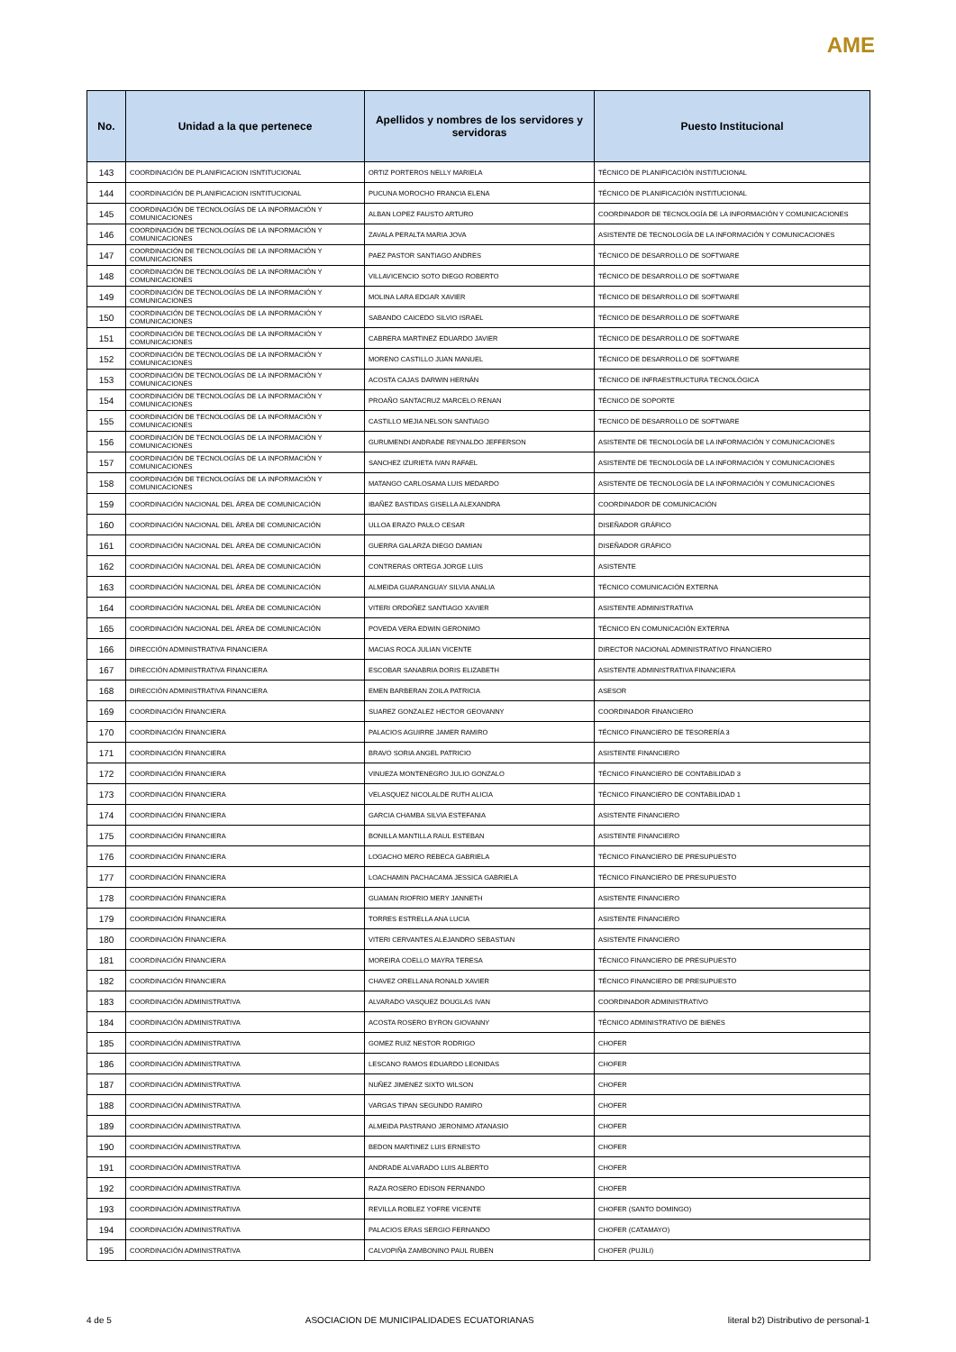AME
| No. | Unidad a la que pertenece | Apellidos y nombres de los servidores y servidoras | Puesto Institucional |
| --- | --- | --- | --- |
| 143 | COORDINACIÓN DE PLANIFICACION ISNTITUCIONAL | ORTIZ PORTEROS NELLY MARIELA | TÉCNICO DE PLANIFICACIÓN INSTITUCIONAL |
| 144 | COORDINACIÓN DE PLANIFICACION ISNTITUCIONAL | PUCUNA MOROCHO FRANCIA ELENA | TÉCNICO DE PLANIFICACIÓN INSTITUCIONAL |
| 145 | COORDINACIÓN DE TECNOLOGÍAS DE LA INFORMACIÓN Y COMUNICACIONES | ALBAN LOPEZ FAUSTO ARTURO | COORDINADOR DE TECNOLOGÍA DE LA INFORMACIÓN Y COMUNICACIONES |
| 146 | COORDINACIÓN DE TECNOLOGÍAS DE LA INFORMACIÓN Y COMUNICACIONES | ZAVALA PERALTA MARIA JOVA | ASISTENTE DE TECNOLOGÍA DE LA INFORMACIÓN Y COMUNICACIONES |
| 147 | COORDINACIÓN DE TECNOLOGÍAS DE LA INFORMACIÓN Y COMUNICACIONES | PAEZ PASTOR SANTIAGO ANDRES | TÉCNICO DE DESARROLLO DE SOFTWARE |
| 148 | COORDINACIÓN DE TECNOLOGÍAS DE LA INFORMACIÓN Y COMUNICACIONES | VILLAVICENCIO SOTO DIEGO ROBERTO | TÉCNICO DE DESARROLLO DE SOFTWARE |
| 149 | COORDINACIÓN DE TECNOLOGÍAS DE LA INFORMACIÓN Y COMUNICACIONES | MOLINA LARA EDGAR XAVIER | TÉCNICO DE DESARROLLO DE SOFTWARE |
| 150 | COORDINACIÓN DE TECNOLOGÍAS DE LA INFORMACIÓN Y COMUNICACIONES | SABANDO CAICEDO SILVIO ISRAEL | TÉCNICO DE DESARROLLO DE SOFTWARE |
| 151 | COORDINACIÓN DE TECNOLOGÍAS DE LA INFORMACIÓN Y COMUNICACIONES | CABRERA MARTINEZ EDUARDO JAVIER | TÉCNICO DE DESARROLLO DE SOFTWARE |
| 152 | COORDINACIÓN DE TECNOLOGÍAS DE LA INFORMACIÓN Y COMUNICACIONES | MORENO CASTILLO JUAN MANUEL | TÉCNICO DE DESARROLLO DE SOFTWARE |
| 153 | COORDINACIÓN DE TECNOLOGÍAS DE LA INFORMACIÓN Y COMUNICACIONES | ACOSTA CAJAS DARWIN HERNÁN | TÉCNICO DE INFRAESTRUCTURA TECNOLÓGICA |
| 154 | COORDINACIÓN DE TECNOLOGÍAS DE LA INFORMACIÓN Y COMUNICACIONES | PROAÑO SANTACRUZ MARCELO RENAN | TÉCNICO DE SOPORTE |
| 155 | COORDINACIÓN DE TECNOLOGÍAS DE LA INFORMACIÓN Y COMUNICACIONES | CASTILLO MEJIA NELSON SANTIAGO | TECNICO DE DESARROLLO DE SOFTWARE |
| 156 | COORDINACIÓN DE TECNOLOGÍAS DE LA INFORMACIÓN Y COMUNICACIONES | GURUMENDI ANDRADE REYNALDO JEFFERSON | ASISTENTE DE TECNOLOGÍA DE LA INFORMACIÓN Y COMUNICACIONES |
| 157 | COORDINACIÓN DE TECNOLOGÍAS DE LA INFORMACIÓN Y COMUNICACIONES | SANCHEZ IZURIETA IVAN RAFAEL | ASISTENTE DE TECNOLOGÍA DE LA INFORMACIÓN Y COMUNICACIONES |
| 158 | COORDINACIÓN DE TECNOLOGÍAS DE LA INFORMACIÓN Y COMUNICACIONES | MATANGO CARLOSAMA LUIS MEDARDO | ASISTENTE DE TECNOLOGÍA DE LA INFORMACIÓN Y COMUNICACIONES |
| 159 | COORDINACIÓN NACIONAL DEL ÁREA DE COMUNICACIÓN | IBAÑEZ BASTIDAS GISELLA ALEXANDRA | COORDINADOR DE COMUNICACIÓN |
| 160 | COORDINACIÓN NACIONAL DEL ÁREA DE COMUNICACIÓN | ULLOA ERAZO PAULO CESAR | DISEÑADOR GRÁFICO |
| 161 | COORDINACIÓN NACIONAL DEL ÁREA DE COMUNICACIÓN | GUERRA GALARZA DIEGO DAMIAN | DISEÑADOR GRÁFICO |
| 162 | COORDINACIÓN NACIONAL DEL ÁREA DE COMUNICACIÓN | CONTRERAS ORTEGA JORGE LUIS | ASISTENTE |
| 163 | COORDINACIÓN NACIONAL DEL ÁREA DE COMUNICACIÓN | ALMEIDA GUARANGUAY SILVIA ANALIA | TÉCNICO COMUNICACIÓN EXTERNA |
| 164 | COORDINACIÓN NACIONAL DEL ÁREA DE COMUNICACIÓN | VITERI ORDOÑEZ SANTIAGO XAVIER | ASISTENTE ADMINISTRATIVA |
| 165 | COORDINACIÓN NACIONAL DEL ÁREA DE COMUNICACIÓN | POVEDA VERA EDWIN GERONIMO | TÉCNICO EN COMUNICACIÓN EXTERNA |
| 166 | DIRECCIÓN ADMINISTRATIVA FINANCIERA | MACIAS ROCA JULIAN VICENTE | DIRECTOR NACIONAL ADMINISTRATIVO FINANCIERO |
| 167 | DIRECCIÓN ADMINISTRATIVA FINANCIERA | ESCOBAR SANABRIA DORIS ELIZABETH | ASISTENTE ADMINISTRATIVA FINANCIERA |
| 168 | DIRECCIÓN ADMINISTRATIVA FINANCIERA | EMEN BARBERAN ZOILA PATRICIA | ASESOR |
| 169 | COORDINACIÓN FINANCIERA | SUAREZ GONZALEZ HECTOR GEOVANNY | COORDINADOR FINANCIERO |
| 170 | COORDINACIÓN FINANCIERA | PALACIOS AGUIRRE JAMER RAMIRO | TÉCNICO FINANCIERO DE TESORERÍA 3 |
| 171 | COORDINACIÓN FINANCIERA | BRAVO SORIA ANGEL PATRICIO | ASISTENTE FINANCIERO |
| 172 | COORDINACIÓN FINANCIERA | VINUEZA MONTENEGRO JULIO GONZALO | TÉCNICO FINANCIERO DE CONTABILIDAD 3 |
| 173 | COORDINACIÓN FINANCIERA | VELASQUEZ NICOLALDE RUTH ALICIA | TÉCNICO FINANCIERO DE CONTABILIDAD 1 |
| 174 | COORDINACIÓN FINANCIERA | GARCIA CHAMBA SILVIA ESTEFANIA | ASISTENTE FINANCIERO |
| 175 | COORDINACIÓN FINANCIERA | BONILLA MANTILLA RAUL ESTEBAN | ASISTENTE FINANCIERO |
| 176 | COORDINACIÓN FINANCIERA | LOGACHO MERO REBECA GABRIELA | TÉCNICO FINANCIERO DE PRESUPUESTO |
| 177 | COORDINACIÓN FINANCIERA | LOACHAMIN PACHACAMA JESSICA GABRIELA | TÉCNICO FINANCIERO DE PRESUPUESTO |
| 178 | COORDINACIÓN FINANCIERA | GUAMAN RIOFRIO MERY JANNETH | ASISTENTE FINANCIERO |
| 179 | COORDINACIÓN FINANCIERA | TORRES ESTRELLA ANA LUCIA | ASISTENTE FINANCIERO |
| 180 | COORDINACIÓN FINANCIERA | VITERI CERVANTES ALEJANDRO SEBASTIAN | ASISTENTE FINANCIERO |
| 181 | COORDINACIÓN FINANCIERA | MOREIRA COELLO MAYRA TERESA | TÉCNICO FINANCIERO DE PRESUPUESTO |
| 182 | COORDINACIÓN FINANCIERA | CHAVEZ ORELLANA RONALD XAVIER | TÉCNICO FINANCIERO DE PRESUPUESTO |
| 183 | COORDINACIÓN ADMINISTRATIVA | ALVARADO VASQUEZ DOUGLAS IVAN | COORDINADOR ADMINISTRATIVO |
| 184 | COORDINACIÓN ADMINISTRATIVA | ACOSTA ROSERO BYRON GIOVANNY | TÉCNICO ADMINISTRATIVO DE BIENES |
| 185 | COORDINACIÓN ADMINISTRATIVA | GOMEZ RUIZ NESTOR RODRIGO | CHOFER |
| 186 | COORDINACIÓN ADMINISTRATIVA | LESCANO RAMOS EDUARDO LEONIDAS | CHOFER |
| 187 | COORDINACIÓN ADMINISTRATIVA | NUÑEZ JIMENEZ SIXTO WILSON | CHOFER |
| 188 | COORDINACIÓN ADMINISTRATIVA | VARGAS TIPAN SEGUNDO RAMIRO | CHOFER |
| 189 | COORDINACIÓN ADMINISTRATIVA | ALMEIDA PASTRANO JERONIMO ATANASIO | CHOFER |
| 190 | COORDINACIÓN ADMINISTRATIVA | BEDON MARTINEZ LUIS ERNESTO | CHOFER |
| 191 | COORDINACIÓN ADMINISTRATIVA | ANDRADE ALVARADO LUIS ALBERTO | CHOFER |
| 192 | COORDINACIÓN ADMINISTRATIVA | RAZA ROSERO EDISON FERNANDO | CHOFER |
| 193 | COORDINACIÓN ADMINISTRATIVA | REVILLA ROBLEZ YOFRE VICENTE | CHOFER (SANTO DOMINGO) |
| 194 | COORDINACIÓN ADMINISTRATIVA | PALACIOS ERAS SERGIO FERNANDO | CHOFER (CATAMAYO) |
| 195 | COORDINACIÓN ADMINISTRATIVA | CALVOPIÑA ZAMBONINO PAUL RUBEN | CHOFER (PUJILI) |
4 de 5 ASOCIACION DE MUNICIPALIDADES ECUATORIANAS literal b2) Distributivo de personal-1